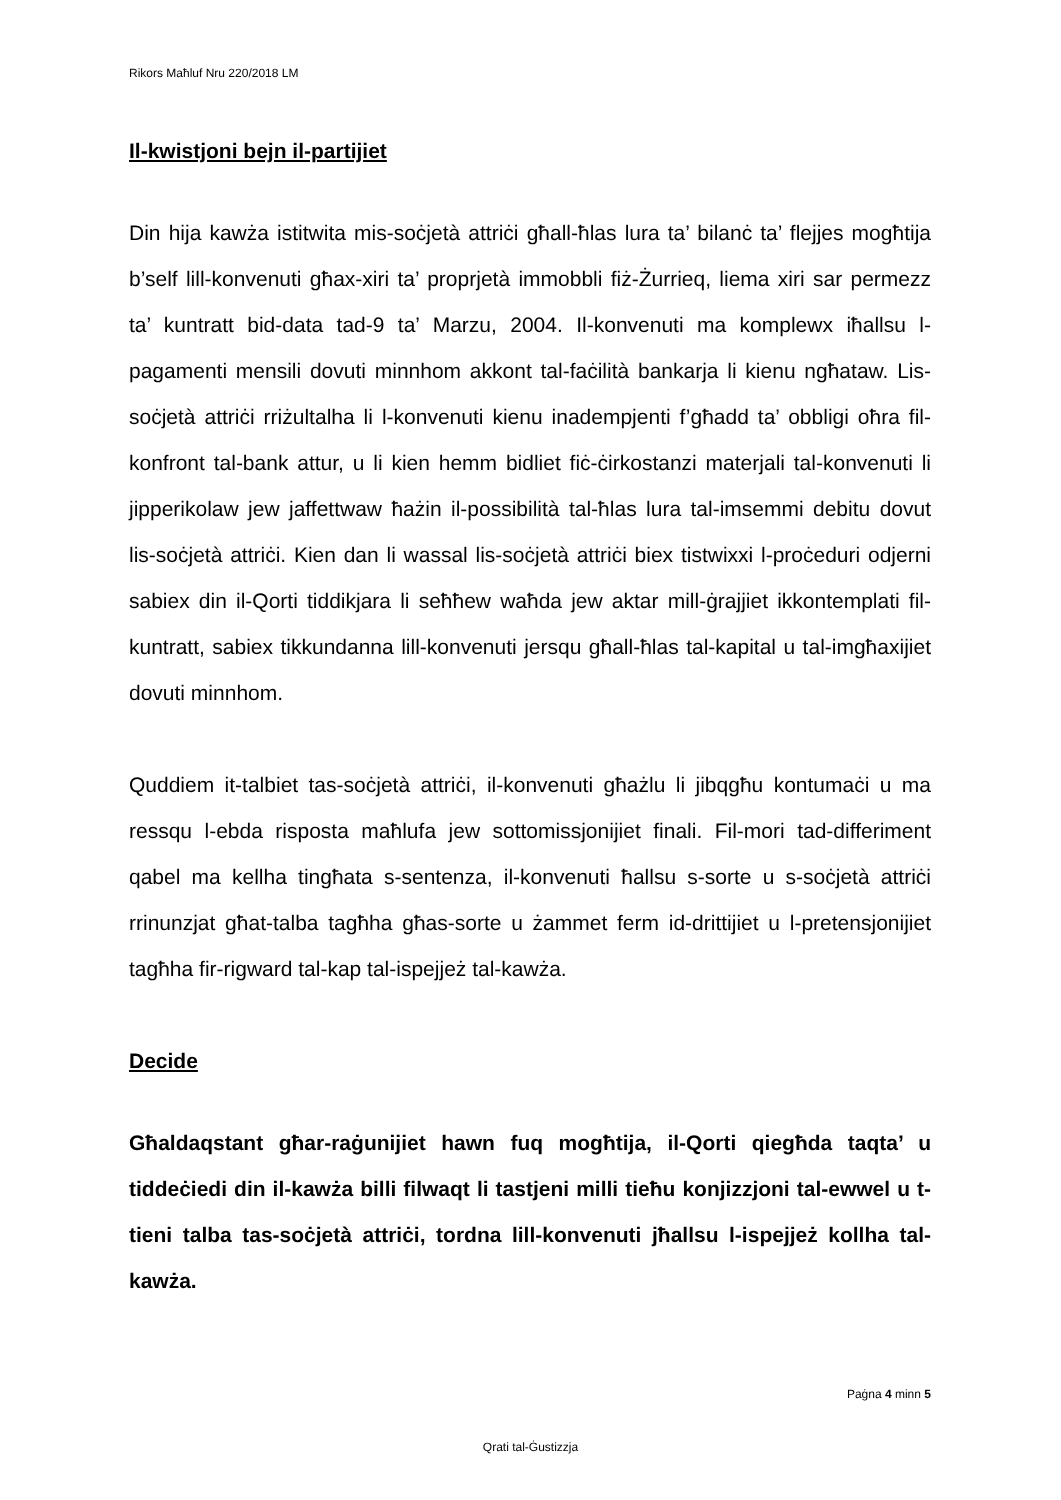Rikors Maħluf Nru 220/2018 LM
Il-kwistjoni bejn il-partijiet
Din hija kawża istitwita mis-soċjetà attriċi għall-ħlas lura ta’ bilanċ ta’ flejjes mogħtija b’self lill-konvenuti għax-xiri ta’ proprjetà immobbli fiż-Żurrieq, liema xiri sar permezz ta’ kuntratt bid-data tad-9 ta’ Marzu, 2004. Il-konvenuti ma komplewx iħallsu l-pagamenti mensili dovuti minnhom akkont tal-faċilità bankarja li kienu ngħataw. Lis-soċjetà attriċi rriżultalha li l-konvenuti kienu inadempjenti f’għadd ta’ obbligi oħra fil-konfront tal-bank attur, u li kien hemm bidliet fiċ-ċirkostanzi materjali tal-konvenuti li jipperikolaw jew jaffettwaw ħażin il-possibilità tal-ħlas lura tal-imsemmi debitu dovut lis-soċjetà attriċi. Kien dan li wassal lis-soċjetà attriċi biex tistwixxi l-proċeduri odjerni sabiex din il-Qorti tiddikjara li seħħew waħda jew aktar mill-ġrajjiet ikkontemplati fil-kuntratt, sabiex tikkundanna lill-konvenuti jersqu għall-ħlas tal-kapital u tal-imgħaxijiet dovuti minnhom.
Quddiem it-talbiet tas-soċjetà attriċi, il-konvenuti għażlu li jibqgħu kontumaċi u ma ressqu l-ebda risposta maħlufa jew sottomissjonijiet finali. Fil-mori tad-differiment qabel ma kellha tingħata s-sentenza, il-konvenuti ħallsu s-sorte u s-soċjetà attriċi rrinunzjat għat-talba tagħha għas-sorte u żammet ferm id-drittijiet u l-pretensjonijiet tagħha fir-rigward tal-kap tal-ispejjeż tal-kawża.
Decide
Għaldaqstant għar-raġunijiet hawn fuq mogħtija, il-Qorti qiegħda taqta’ u tiddeċiedi din il-kawża billi filwaqt li tastjeni milli tieħu konjizzjoni tal-ewwel u t-tieni talba tas-soċjetà attriċi, tordna lill-konvenuti jħallsu l-ispejjeż kollha tal-kawża.
Paġna 4 minn 5
Qrati tal-Ġustizzja